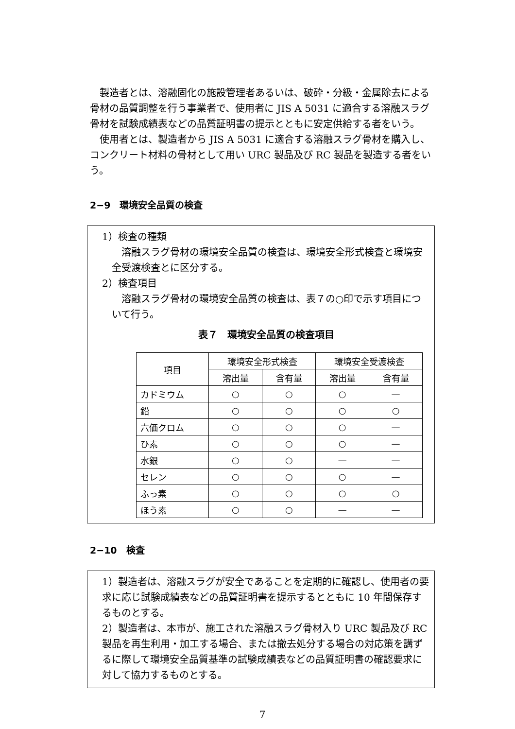製造者とは、溶融固化の施設管理者あるいは、破砕・分級・金属除去による骨材の品質調整を行う事業者で、使用者に JIS A 5031 に適合する溶融スラグ骨材を試験成績表などの品質証明書の提示とともに安定供給する者をいう。
　使用者とは、製造者から JIS A 5031 に適合する溶融スラグ骨材を購入し、コンクリート材料の骨材として用い URC 製品及び RC 製品を製造する者をいう。
2−9　環境安全品質の検査
1）検査の種類
　溶融スラグ骨材の環境安全品質の検査は、環境安全形式検査と環境安全受渡検査とに区分する。
2）検査項目
　溶融スラグ骨材の環境安全品質の検査は、表７の○印で示す項目について行う。
表７　環境安全品質の検査項目
| 項目 | 環境安全形式検査 | | 環境安全受渡検査 | |
| --- | --- | --- | --- | --- |
| | 溶出量 | 含有量 | 溶出量 | 含有量 |
| カドミウム | ○ | ○ | ○ | — |
| 鉛 | ○ | ○ | ○ | ○ |
| 六価クロム | ○ | ○ | ○ | — |
| ひ素 | ○ | ○ | ○ | — |
| 水銀 | ○ | ○ | — | — |
| セレン | ○ | ○ | ○ | — |
| ふっ素 | ○ | ○ | ○ | ○ |
| ほう素 | ○ | ○ | — | — |
2−10　検査
1）製造者は、溶融スラグが安全であることを定期的に確認し、使用者の要求に応じ試験成績表などの品質証明書を提示するとともに 10 年間保存するものとする。
2）製造者は、本市が、施工された溶融スラグ骨材入り URC 製品及び RC 製品を再生利用・加工する場合、または撤去処分する場合の対応策を講ずるに際して環境安全品質基準の試験成績表などの品質証明書の確認要求に対して協力するものとする。
7